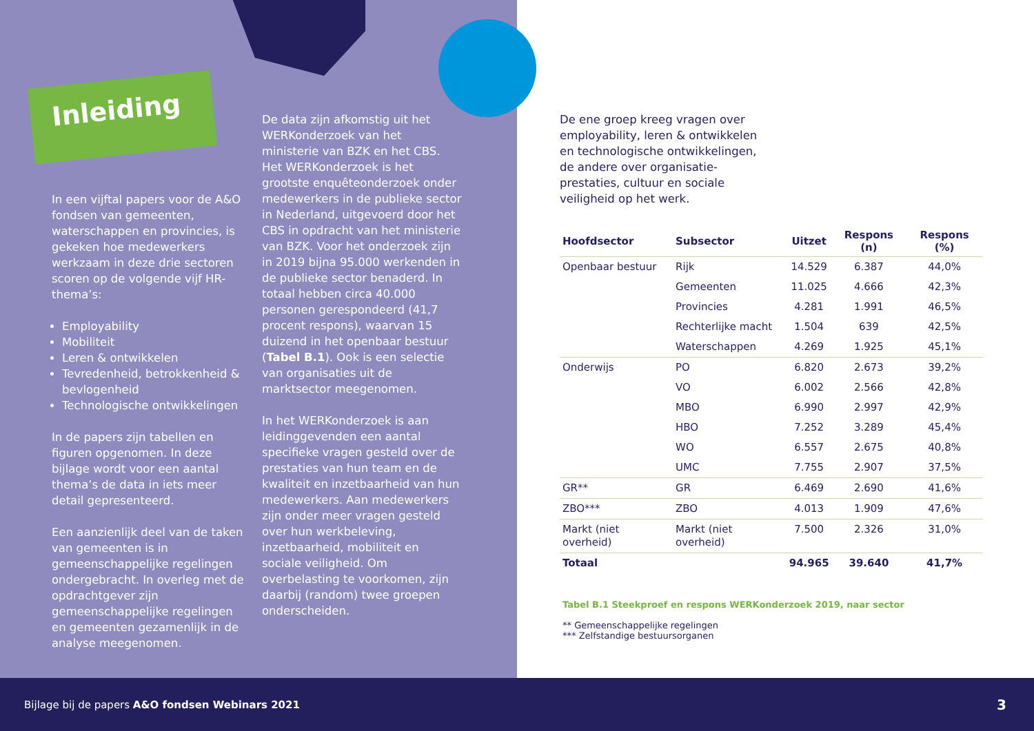Inleiding
In een vijftal papers voor de A&O fondsen van gemeenten, waterschappen en provincies, is gekeken hoe medewerkers werkzaam in deze drie sectoren scoren op de volgende vijf HR-thema’s:
Employability
Mobiliteit
Leren & ontwikkelen
Tevredenheid, betrokkenheid & bevlogenheid
Technologische ontwikkelingen
In de papers zijn tabellen en figuren opgenomen. In deze bijlage wordt voor een aantal thema’s de data in iets meer detail gepresenteerd.
Een aanzienlijk deel van de taken van gemeenten is in gemeenschappelijke regelingen ondergebracht. In overleg met de opdrachtgever zijn gemeenschappelijke regelingen en gemeenten gezamenlijk in de analyse meegenomen.
De data zijn afkomstig uit het WERKonderzoek van het ministerie van BZK en het CBS. Het WERKonderzoek is het grootste enquêteonderzoek onder medewerkers in de publieke sector in Nederland, uitgevoerd door het CBS in opdracht van het ministerie van BZK. Voor het onderzoek zijn in 2019 bijna 95.000 werkenden in de publieke sector benaderd. In totaal hebben circa 40.000 personen gerespondeerd (41,7 procent respons), waarvan 15 duizend in het openbaar bestuur (Tabel B.1). Ook is een selectie van organisaties uit de marktsector meegenomen.
In het WERKonderzoek is aan leidinggevenden een aantal specifieke vragen gesteld over de prestaties van hun team en de kwaliteit en inzetbaarheid van hun medewerkers. Aan medewerkers zijn onder meer vragen gesteld over hun werkbeleving, inzetbaarheid, mobiliteit en sociale veiligheid. Om overbelasting te voorkomen, zijn daarbij (random) twee groepen onderscheiden.
De ene groep kreeg vragen over employability, leren & ontwikkelen en technologische ontwikkelingen, de andere over organisatie­prestaties, cultuur en sociale veiligheid op het werk.
| Hoofdsector | Subsector | Uitzet | Respons (n) | Respons (%) |
| --- | --- | --- | --- | --- |
| Openbaar bestuur | Rijk | 14.529 | 6.387 | 44,0% |
| | Gemeenten | 11.025 | 4.666 | 42,3% |
| | Provincies | 4.281 | 1.991 | 46,5% |
| | Rechterlijke macht | 1.504 | 639 | 42,5% |
| | Waterschappen | 4.269 | 1.925 | 45,1% |
| Onderwijs | PO | 6.820 | 2.673 | 39,2% |
| | VO | 6.002 | 2.566 | 42,8% |
| | MBO | 6.990 | 2.997 | 42,9% |
| | HBO | 7.252 | 3.289 | 45,4% |
| | WO | 6.557 | 2.675 | 40,8% |
| | UMC | 7.755 | 2.907 | 37,5% |
| GR** | GR | 6.469 | 2.690 | 41,6% |
| ZBO*** | ZBO | 4.013 | 1.909 | 47,6% |
| Markt (niet overheid) | Markt (niet overheid) | 7.500 | 2.326 | 31,0% |
| Totaal | | 94.965 | 39.640 | 41,7% |
Tabel B.1 Steekproef en respons WERKonderzoek 2019, naar sector
** Gemeenschappelijke regelingen
*** Zelfstandige bestuursorganen
Bijlage bij de papers A&O fondsen Webinars 2021 3